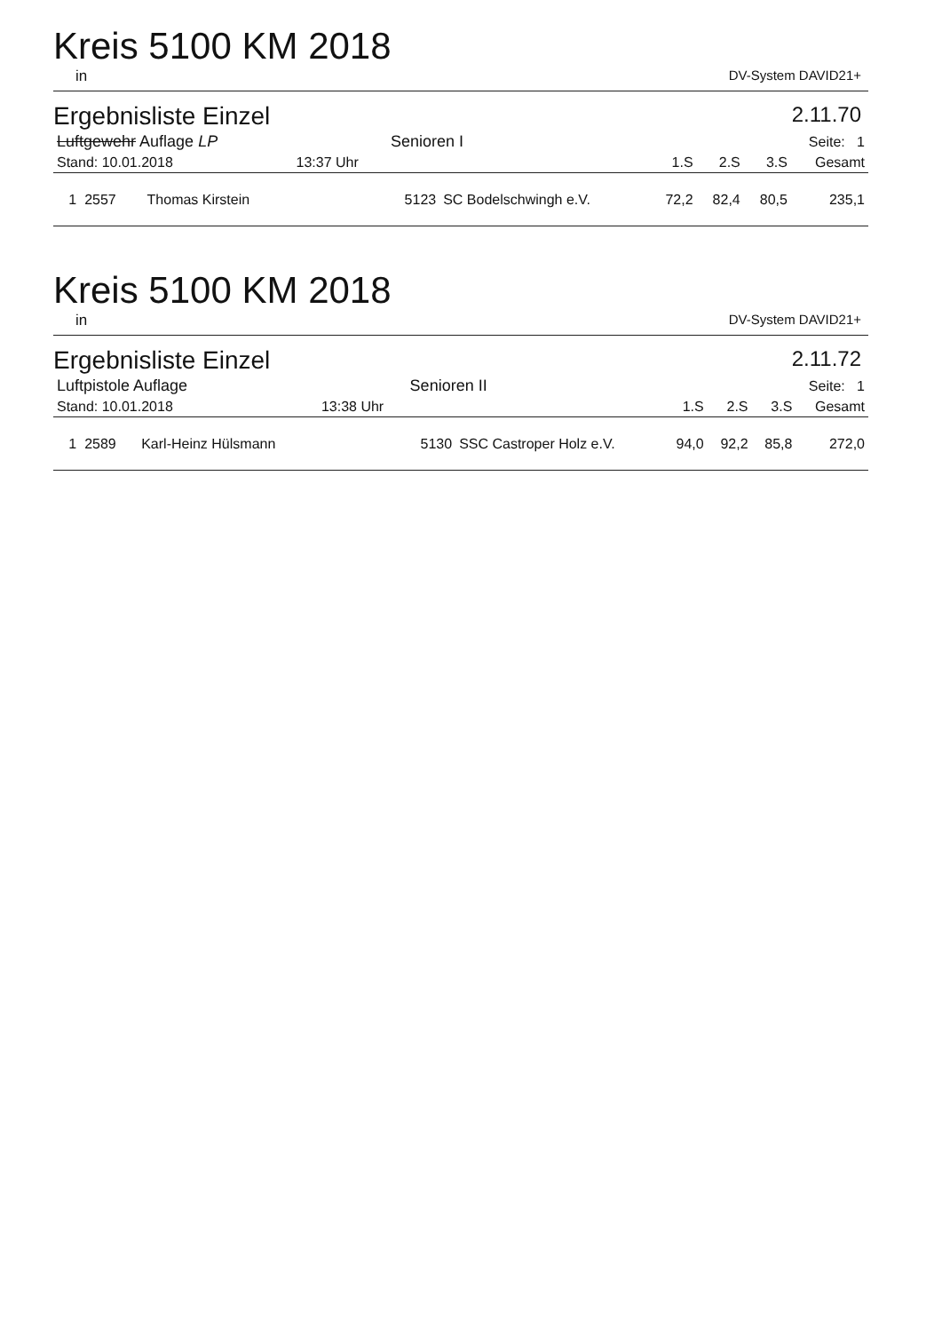Kreis 5100 KM 2018
in DV-System DAVID21+
Ergebnisliste Einzel 2.11.70
| Luftgewehr Auflage LP | | | Senioren I | | Seite: 1 | | | |
| Stand: 10.01.2018 | | 13:37 Uhr | | | 1.S | 2.S | 3.S | Gesamt |
| 1 2557 | Thomas Kirstein | | 5123 | SC Bodelschwingh e.V. | 72,2 | 82,4 | 80,5 | 235,1 |
Kreis 5100 KM 2018
in DV-System DAVID21+
Ergebnisliste Einzel 2.11.72
| Luftpistole Auflage | | | Senioren II | | Seite: 1 | | | |
| Stand: 10.01.2018 | | 13:38 Uhr | | | 1.S | 2.S | 3.S | Gesamt |
| 1 2589 | Karl-Heinz Hülsmann | | 5130 | SSC Castroper Holz e.V. | 94,0 | 92,2 | 85,8 | 272,0 |